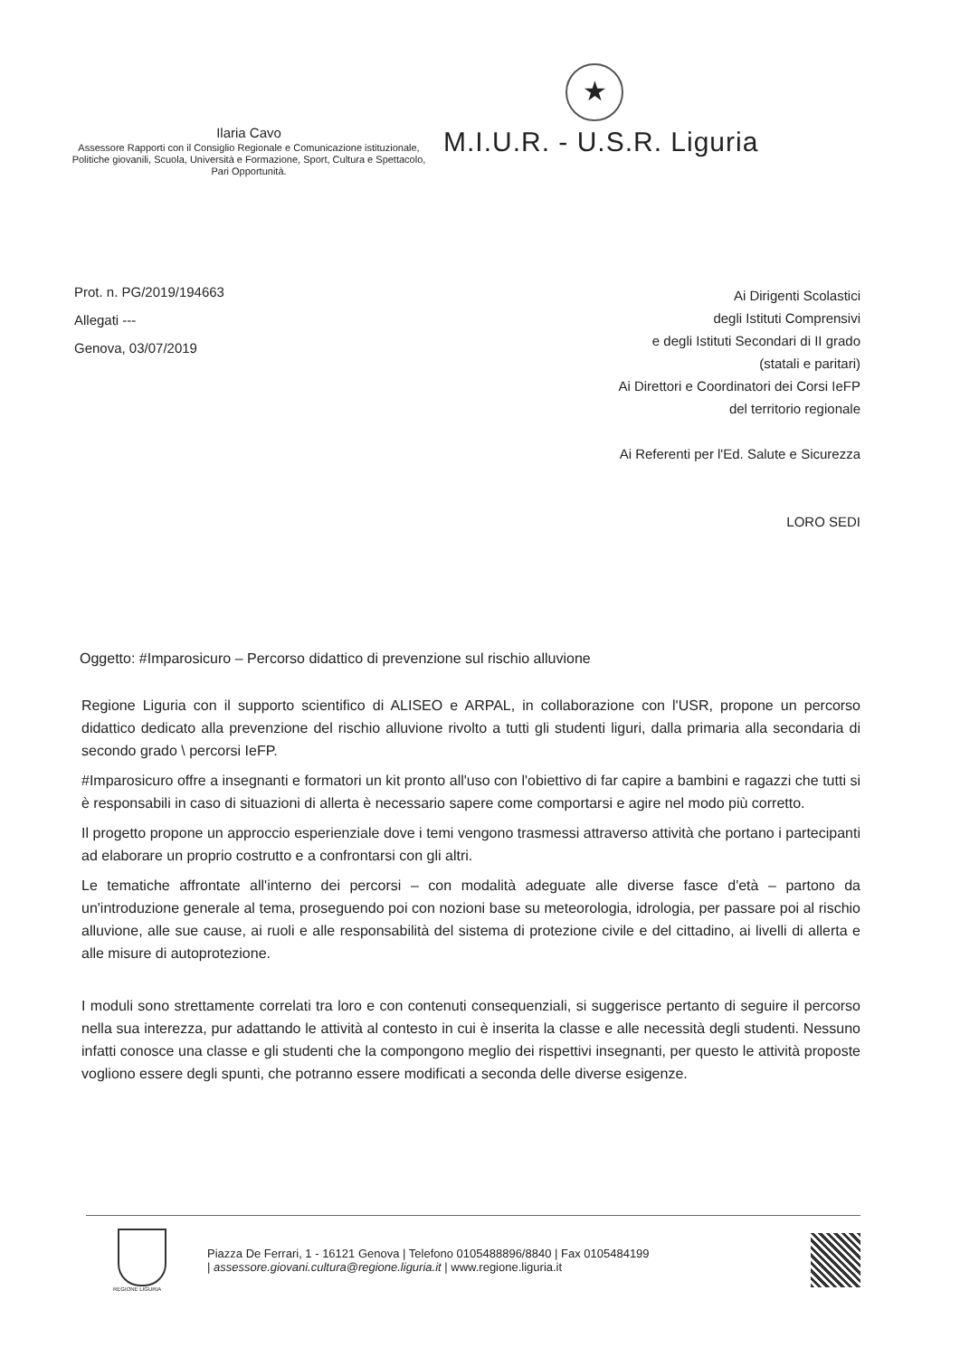Ilaria Cavo
Assessore Rapporti con il Consiglio Regionale e Comunicazione istituzionale, Politiche giovanili, Scuola, Università e Formazione, Sport, Cultura e Spettacolo, Pari Opportunità.
★
M.I.U.R. - U.S.R. Liguria
Prot. n. PG/2019/194663
Allegati ---
Genova, 03/07/2019
Ai Dirigenti Scolastici
degli Istituti Comprensivi
e degli Istituti Secondari di II grado
(statali e paritari)
Ai Direttori e Coordinatori dei Corsi IeFP
del territorio regionale
Ai Referenti per l'Ed. Salute e Sicurezza
LORO SEDI
Oggetto: #Imparosicuro – Percorso didattico di prevenzione sul rischio alluvione
Regione Liguria con il supporto scientifico di ALISEO e ARPAL, in collaborazione con l'USR, propone un percorso didattico dedicato alla prevenzione del rischio alluvione rivolto a tutti gli studenti liguri, dalla primaria alla secondaria di secondo grado \ percorsi IeFP.
#Imparosicuro offre a insegnanti e formatori un kit pronto all'uso con l'obiettivo di far capire a bambini e ragazzi che tutti si è responsabili in caso di situazioni di allerta è necessario sapere come comportarsi e agire nel modo più corretto.
Il progetto propone un approccio esperienziale dove i temi vengono trasmessi attraverso attività che portano i partecipanti ad elaborare un proprio costrutto e a confrontarsi con gli altri.
Le tematiche affrontate all'interno dei percorsi – con modalità adeguate alle diverse fasce d'età – partono da un'introduzione generale al tema, proseguendo poi con nozioni base su meteorologia, idrologia, per passare poi al rischio alluvione, alle sue cause, ai ruoli e alle responsabilità del sistema di protezione civile e del cittadino, ai livelli di allerta e alle misure di autoprotezione.
I moduli sono strettamente correlati tra loro e con contenuti consequenziali, si suggerisce pertanto di seguire il percorso nella sua interezza, pur adattando le attività al contesto in cui è inserita la classe e alle necessità degli studenti. Nessuno infatti conosce una classe e gli studenti che la compongono meglio dei rispettivi insegnanti, per questo le attività proposte vogliono essere degli spunti, che potranno essere modificati a seconda delle diverse esigenze.
REGIONE LIGURIA
Piazza De Ferrari, 1 - 16121 Genova | Telefono 0105488896/8840 | Fax 0105484199
| assessore.giovani.cultura@regione.liguria.it | www.regione.liguria.it